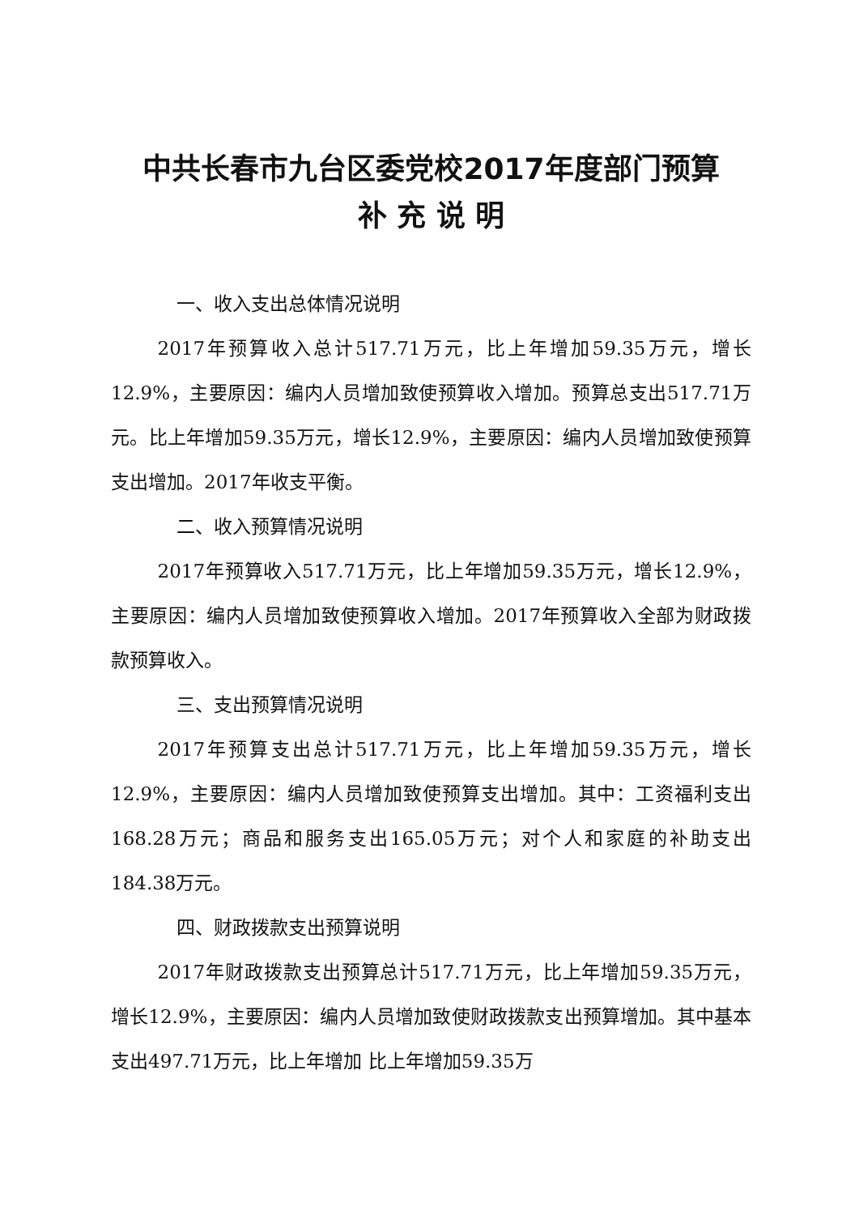中共长春市九台区委党校2017年度部门预算
补 充 说 明
一、收入支出总体情况说明
2017年预算收入总计517.71万元，比上年增加59.35万元，增长12.9%，主要原因：编内人员增加致使预算收入增加。预算总支出517.71万元。比上年增加59.35万元，增长12.9%，主要原因：编内人员增加致使预算支出增加。2017年收支平衡。
二、收入预算情况说明
2017年预算收入517.71万元，比上年增加59.35万元，增长12.9%，主要原因：编内人员增加致使预算收入增加。2017年预算收入全部为财政拨款预算收入。
三、支出预算情况说明
2017年预算支出总计517.71万元，比上年增加59.35万元，增长12.9%，主要原因：编内人员增加致使预算支出增加。其中：工资福利支出168.28万元；商品和服务支出165.05万元；对个人和家庭的补助支出184.38万元。
四、财政拨款支出预算说明
2017年财政拨款支出预算总计517.71万元，比上年增加59.35万元，增长12.9%，主要原因：编内人员增加致使财政拨款支出预算增加。其中基本支出497.71万元，比上年增加 比上年增加59.35万